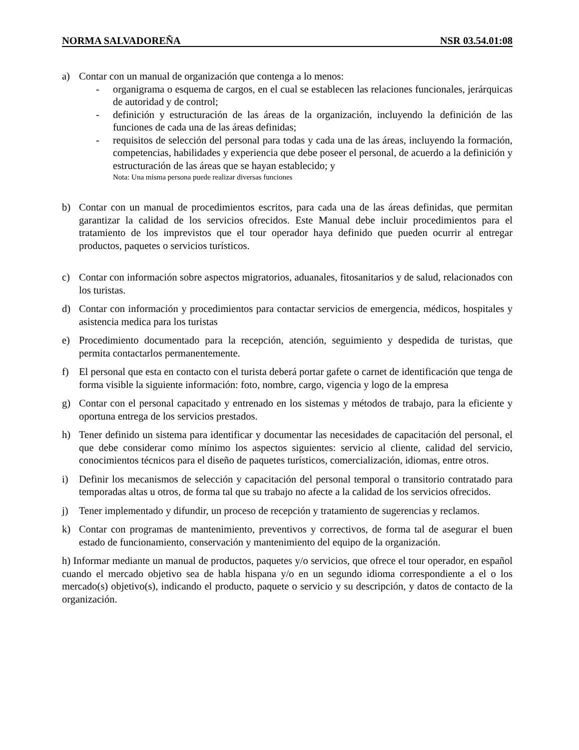NORMA SALVADOREÑA NSR 03.54.01:08
a) Contar con un manual de organización que contenga a lo menos:
- organigrama o esquema de cargos, en el cual se establecen las relaciones funcionales, jerárquicas de autoridad y de control;
- definición y estructuración de las áreas de la organización, incluyendo la definición de las funciones de cada una de las áreas definidas;
- requisitos de selección del personal para todas y cada una de las áreas, incluyendo la formación, competencias, habilidades y experiencia que debe poseer el personal, de acuerdo a la definición y estructuración de las áreas que se hayan establecido; y
Nota: Una misma persona puede realizar diversas funciones
b) Contar con un manual de procedimientos escritos, para cada una de las áreas definidas, que permitan garantizar la calidad de los servicios ofrecidos. Este Manual debe incluir procedimientos para el tratamiento de los imprevistos que el tour operador haya definido que pueden ocurrir al entregar productos, paquetes o servicios turísticos.
c) Contar con información sobre aspectos migratorios, aduanales, fitosanitarios y de salud, relacionados con los turistas.
d) Contar con información y procedimientos para contactar servicios de emergencia, médicos, hospitales y asistencia medica para los turistas
e) Procedimiento documentado para la recepción, atención, seguimiento y despedida de turistas, que permita contactarlos permanentemente.
f) El personal que esta en contacto con el turista deberá portar gafete o carnet de identificación que tenga de forma visible la siguiente información: foto, nombre, cargo, vigencia y logo de la empresa
g) Contar con el personal capacitado y entrenado en los sistemas y métodos de trabajo, para la eficiente y oportuna entrega de los servicios prestados.
h) Tener definido un sistema para identificar y documentar las necesidades de capacitación del personal, el que debe considerar como mínimo los aspectos siguientes: servicio al cliente, calidad del servicio, conocimientos técnicos para el diseño de paquetes turísticos, comercialización, idiomas, entre otros.
i) Definir los mecanismos de selección y capacitación del personal temporal o transitorio contratado para temporadas altas u otros, de forma tal que su trabajo no afecte a la calidad de los servicios ofrecidos.
j) Tener implementado y difundir, un proceso de recepción y tratamiento de sugerencias y reclamos.
k) Contar con programas de mantenimiento, preventivos y correctivos, de forma tal de asegurar el buen estado de funcionamiento, conservación y mantenimiento del equipo de la organización.
h) Informar mediante un manual de productos, paquetes y/o servicios, que ofrece el tour operador, en español cuando el mercado objetivo sea de habla hispana y/o en un segundo idioma correspondiente a el o los mercado(s) objetivo(s), indicando el producto, paquete o servicio y su descripción, y datos de contacto de la organización.